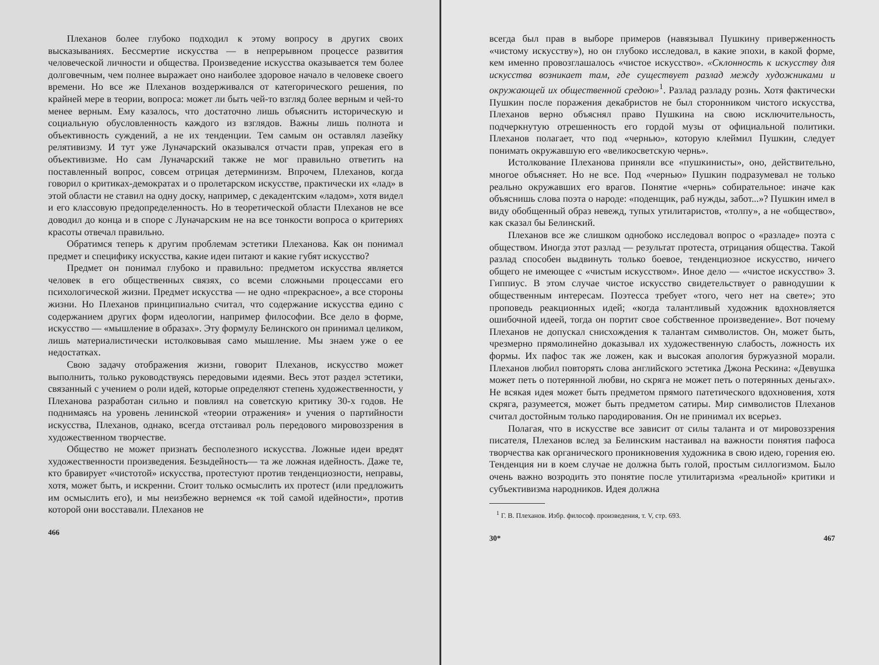Плеханов более глубоко подходил к этому вопросу в других своих высказываниях. Бессмертие искусства — в непрерывном процессе развития человеческой личности и общества. Произведение искусства оказывается тем более долговечным, чем полнее выражает оно наиболее здоровое начало в человеке своего времени. Но все же Плеханов воздерживался от категорического решения, по крайней мере в теории, вопроса: может ли быть чей-то взгляд более верным и чей-то менее верным. Ему казалось, что достаточно лишь объяснить историческую и социальную обусловленность каждого из взглядов. Важны лишь полнота и объективность суждений, а не их тенденции. Тем самым он оставлял лазейку релятивизму. И тут уже Луначарский оказывался отчасти прав, упрекая его в объективизме. Но сам Луначарский также не мог правильно ответить на поставленный вопрос, совсем отрицая детерминизм. Впрочем, Плеханов, когда говорил о критиках-демократах и о пролетарском искусстве, практически их «лад» в этой области не ставил на одну доску, например, с декадентским «ладом», хотя видел и его классовую предопределенность. Но в теоретической области Плеханов не все доводил до конца и в споре с Луначарским не на все тонкости вопроса о критериях красоты отвечал правильно.
Обратимся теперь к другим проблемам эстетики Плеханова. Как он понимал предмет и специфику искусства, какие идеи питают и какие губят искусство?
Предмет он понимал глубоко и правильно: предметом искусства является человек в его общественных связях, со всеми сложными процессами его психологической жизни. Предмет искусства — не одно «прекрасное», а все стороны жизни. Но Плеханов принципиально считал, что содержание искусства едино с содержанием других форм идеологии, например философии. Все дело в форме, искусство — «мышление в образах». Эту формулу Белинского он принимал целиком, лишь материалистически истолковывая само мышление. Мы знаем уже о ее недостатках.
Свою задачу отображения жизни, говорит Плеханов, искусство может выполнить, только руководствуясь передовыми идеями. Весь этот раздел эстетики, связанный с учением о роли идей, которые определяют степень художественности, у Плеханова разработан сильно и повлиял на советскую критику 30-х годов. Не поднимаясь на уровень ленинской «теории отражения» и учения о партийности искусства, Плеханов, однако, всегда отстаивал роль передового мировоззрения в художественном творчестве.
Общество не может признать бесполезного искусства. Ложные идеи вредят художественности произведения. Безыдейность— та же ложная идейность. Даже те, кто бравирует «чистотой» искусства, протестуют против тенденциозности, неправы, хотя, может быть, и искренни. Стоит только осмыслить их протест (или предложить им осмыслить его), и мы неизбежно вернемся «к той самой идейности», против которой они восставали. Плеханов не
466
всегда был прав в выборе примеров (навязывал Пушкину приверженность «чистому искусству»), но он глубоко исследовал, в какие эпохи, в какой форме, кем именно провозглашалось «чистое искусство». «Склонность к искусству для искусства возникает там, где существует разлад между художниками и окружающей их общественной средою»<sup>1</sup>. Разлад разладу рознь. Хотя фактически Пушкин после поражения декабристов не был сторонником чистого искусства, Плеханов верно объяснял право Пушкина на свою исключительность, подчеркнутую отрешенность его гордой музы от официальной политики. Плеханов полагает, что под «чернью», которую клеймил Пушкин, следует понимать окружавшую его «великосветскую чернь».
Истолкование Плеханова приняли все «пушкинисты», оно, действительно, многое объясняет. Но не все. Под «чернью» Пушкин подразумевал не только реально окружавших его врагов. Понятие «чернь» собирательное: иначе как объяснишь слова поэта о народе: «поденщик, раб нужды, забот...»? Пушкин имел в виду обобщенный образ невежд, тупых утилитаристов, «толпу», а не «общество», как сказал бы Белинский.
Плеханов все же слишком однобоко исследовал вопрос о «разладе» поэта с обществом. Иногда этот разлад — результат протеста, отрицания общества. Такой разлад способен выдвинуть только боевое, тенденциозное искусство, ничего общего не имеющее с «чистым искусством». Иное дело — «чистое искусство» З. Гиппиус. В этом случае чистое искусство свидетельствует о равнодушии к общественным интересам. Поэтесса требует «того, чего нет на свете»; это проповедь реакционных идей; «когда талантливый художник вдохновляется ошибочной идеей, тогда он портит свое собственное произведение». Вот почему Плеханов не допускал снисхождения к талантам символистов. Он, может быть, чрезмерно прямолинейно доказывал их художественную слабость, ложность их формы. Их пафос так же ложен, как и высокая апология буржуазной морали. Плеханов любил повторять слова английского эстетика Джона Рескина: «Девушка может петь о потерянной любви, но скряга не может петь о потерянных деньгах». Не всякая идея может быть предметом прямого патетического вдохновения, хотя скряга, разумеется, может быть предметом сатиры. Мир символистов Плеханов считал достойным только пародирования. Он не принимал их всерьез.
Полагая, что в искусстве все зависит от силы таланта и от мировоззрения писателя, Плеханов вслед за Белинским настаивал на важности понятия пафоса творчества как органического проникновения художника в свою идею, горения ею. Тенденция ни в коем случае не должна быть голой, простым силлогизмом. Было очень важно возродить это понятие после утилитаризма «реальной» критики и субъективизма народников. Идея должна
<sup>1</sup> Г. В. Плеханов. Избр. философ. произведения, т. V, стр. 693.
30* 467